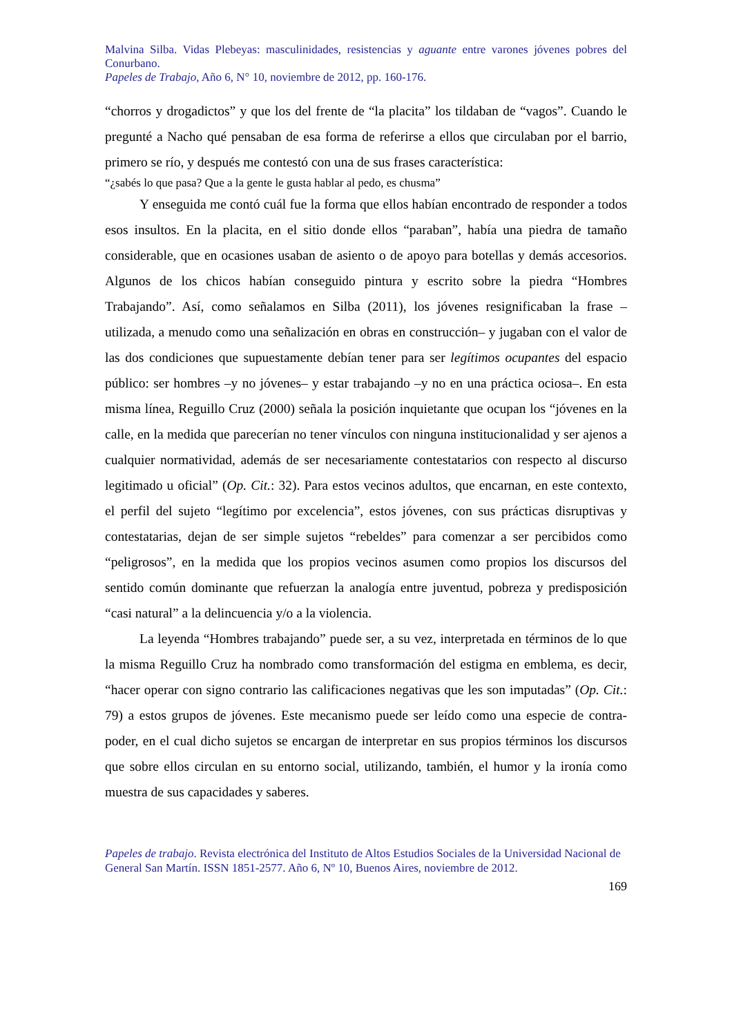Malvina Silba. Vidas Plebeyas: masculinidades, resistencias y aguante entre varones jóvenes pobres del Conurbano.
Papeles de Trabajo, Año 6, N° 10, noviembre de 2012, pp. 160-176.
“chorros y drogadictos” y que los del frente de “la placita” los tildaban de “vagos”. Cuando le pregunté a Nacho qué pensaban de esa forma de referirse a ellos que circulaban por el barrio, primero se río, y después me contestó con una de sus frases característica:
“¿sabés lo que pasa? Que a la gente le gusta hablar al pedo, es chusma”
Y enseguida me contó cuál fue la forma que ellos habían encontrado de responder a todos esos insultos. En la placita, en el sitio donde ellos “paraban”, había una piedra de tamaño considerable, que en ocasiones usaban de asiento o de apoyo para botellas y demás accesorios. Algunos de los chicos habían conseguido pintura y escrito sobre la piedra “Hombres Trabajando”. Así, como señalamos en Silba (2011), los jóvenes resignificaban la frase –utilizada, a menudo como una señalización en obras en construcción– y jugaban con el valor de las dos condiciones que supuestamente debían tener para ser legítimos ocupantes del espacio público: ser hombres –y no jóvenes– y estar trabajando –y no en una práctica ociosa–. En esta misma línea, Reguillo Cruz (2000) señala la posición inquietante que ocupan los “jóvenes en la calle, en la medida que parecerían no tener vínculos con ninguna institucionalidad y ser ajenos a cualquier normatividad, además de ser necesariamente contestatarios con respecto al discurso legitimado u oficial” (Op. Cit.: 32). Para estos vecinos adultos, que encarnan, en este contexto, el perfil del sujeto “legítimo por excelencia”, estos jóvenes, con sus prácticas disruptivas y contestatarias, dejan de ser simple sujetos “rebeldes” para comenzar a ser percibidos como “peligrosos”, en la medida que los propios vecinos asumen como propios los discursos del sentido común dominante que refuerzan la analogía entre juventud, pobreza y predisposición “casi natural” a la delincuencia y/o a la violencia.
La leyenda “Hombres trabajando” puede ser, a su vez, interpretada en términos de lo que la misma Reguillo Cruz ha nombrado como transformación del estigma en emblema, es decir, “hacer operar con signo contrario las calificaciones negativas que les son imputadas” (Op. Cit.: 79) a estos grupos de jóvenes. Este mecanismo puede ser leído como una especie de contra-poder, en el cual dicho sujetos se encargan de interpretar en sus propios términos los discursos que sobre ellos circulan en su entorno social, utilizando, también, el humor y la ironía como muestra de sus capacidades y saberes.
Papeles de trabajo. Revista electrónica del Instituto de Altos Estudios Sociales de la Universidad Nacional de General San Martín. ISSN 1851-2577. Año 6, Nº 10, Buenos Aires, noviembre de 2012.
169